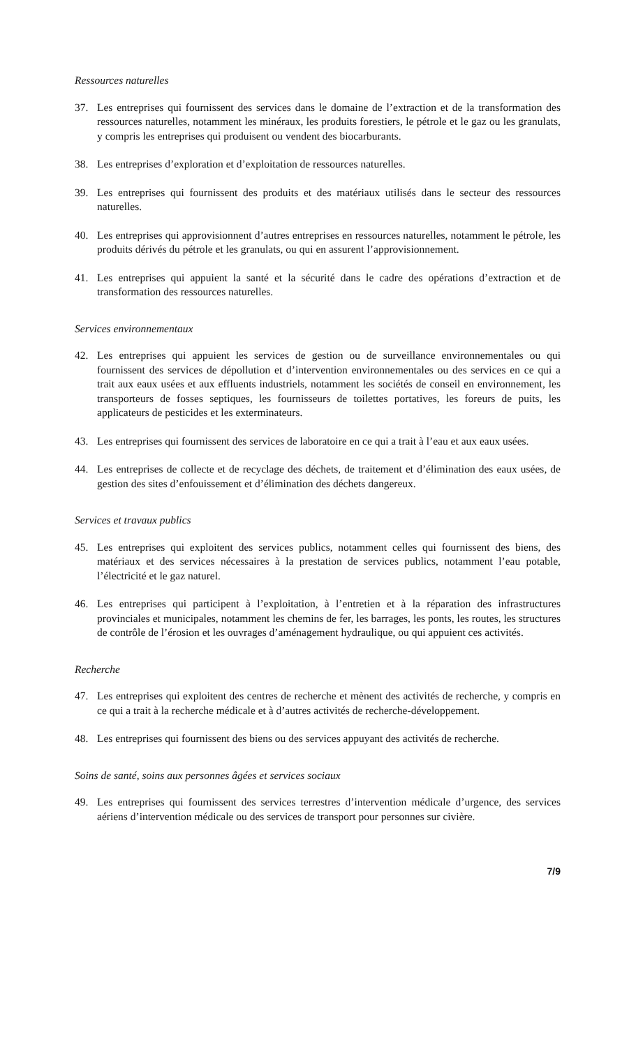Ressources naturelles
37. Les entreprises qui fournissent des services dans le domaine de l’extraction et de la transformation des ressources naturelles, notamment les minéraux, les produits forestiers, le pétrole et le gaz ou les granulats, y compris les entreprises qui produisent ou vendent des biocarburants.
38. Les entreprises d’exploration et d’exploitation de ressources naturelles.
39. Les entreprises qui fournissent des produits et des matériaux utilisés dans le secteur des ressources naturelles.
40. Les entreprises qui approvisionnent d’autres entreprises en ressources naturelles, notamment le pétrole, les produits dérivés du pétrole et les granulats, ou qui en assurent l’approvisionnement.
41. Les entreprises qui appuient la santé et la sécurité dans le cadre des opérations d’extraction et de transformation des ressources naturelles.
Services environnementaux
42. Les entreprises qui appuient les services de gestion ou de surveillance environnementales ou qui fournissent des services de dépollution et d’intervention environnementales ou des services en ce qui a trait aux eaux usées et aux effluents industriels, notamment les sociétés de conseil en environnement, les transporteurs de fosses septiques, les fournisseurs de toilettes portatives, les foreurs de puits, les applicateurs de pesticides et les exterminateurs.
43. Les entreprises qui fournissent des services de laboratoire en ce qui a trait à l’eau et aux eaux usées.
44. Les entreprises de collecte et de recyclage des déchets, de traitement et d’élimination des eaux usées, de gestion des sites d’enfouissement et d’élimination des déchets dangereux.
Services et travaux publics
45. Les entreprises qui exploitent des services publics, notamment celles qui fournissent des biens, des matériaux et des services nécessaires à la prestation de services publics, notamment l’eau potable, l’électricité et le gaz naturel.
46. Les entreprises qui participent à l’exploitation, à l’entretien et à la réparation des infrastructures provinciales et municipales, notamment les chemins de fer, les barrages, les ponts, les routes, les structures de contrôle de l’érosion et les ouvrages d’aménagement hydraulique, ou qui appuient ces activités.
Recherche
47. Les entreprises qui exploitent des centres de recherche et mènent des activités de recherche, y compris en ce qui a trait à la recherche médicale et à d’autres activités de recherche-développement.
48. Les entreprises qui fournissent des biens ou des services appuyant des activités de recherche.
Soins de santé, soins aux personnes âgées et services sociaux
49. Les entreprises qui fournissent des services terrestres d’intervention médicale d’urgence, des services aériens d’intervention médicale ou des services de transport pour personnes sur civière.
7/9